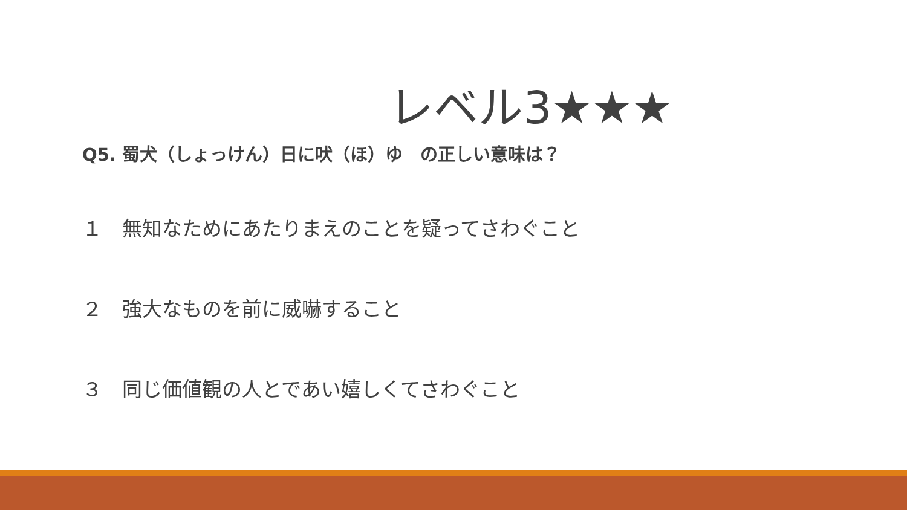レベル3★★★
Q5. 蜀犬（しょっけん）日に吠（ほ）ゆ　の正しい意味は？
１　無知なためにあたりまえのことを疑ってさわぐこと
２　強大なものを前に威嚇すること
３　同じ価値観の人とであい嬉しくてさわぐこと